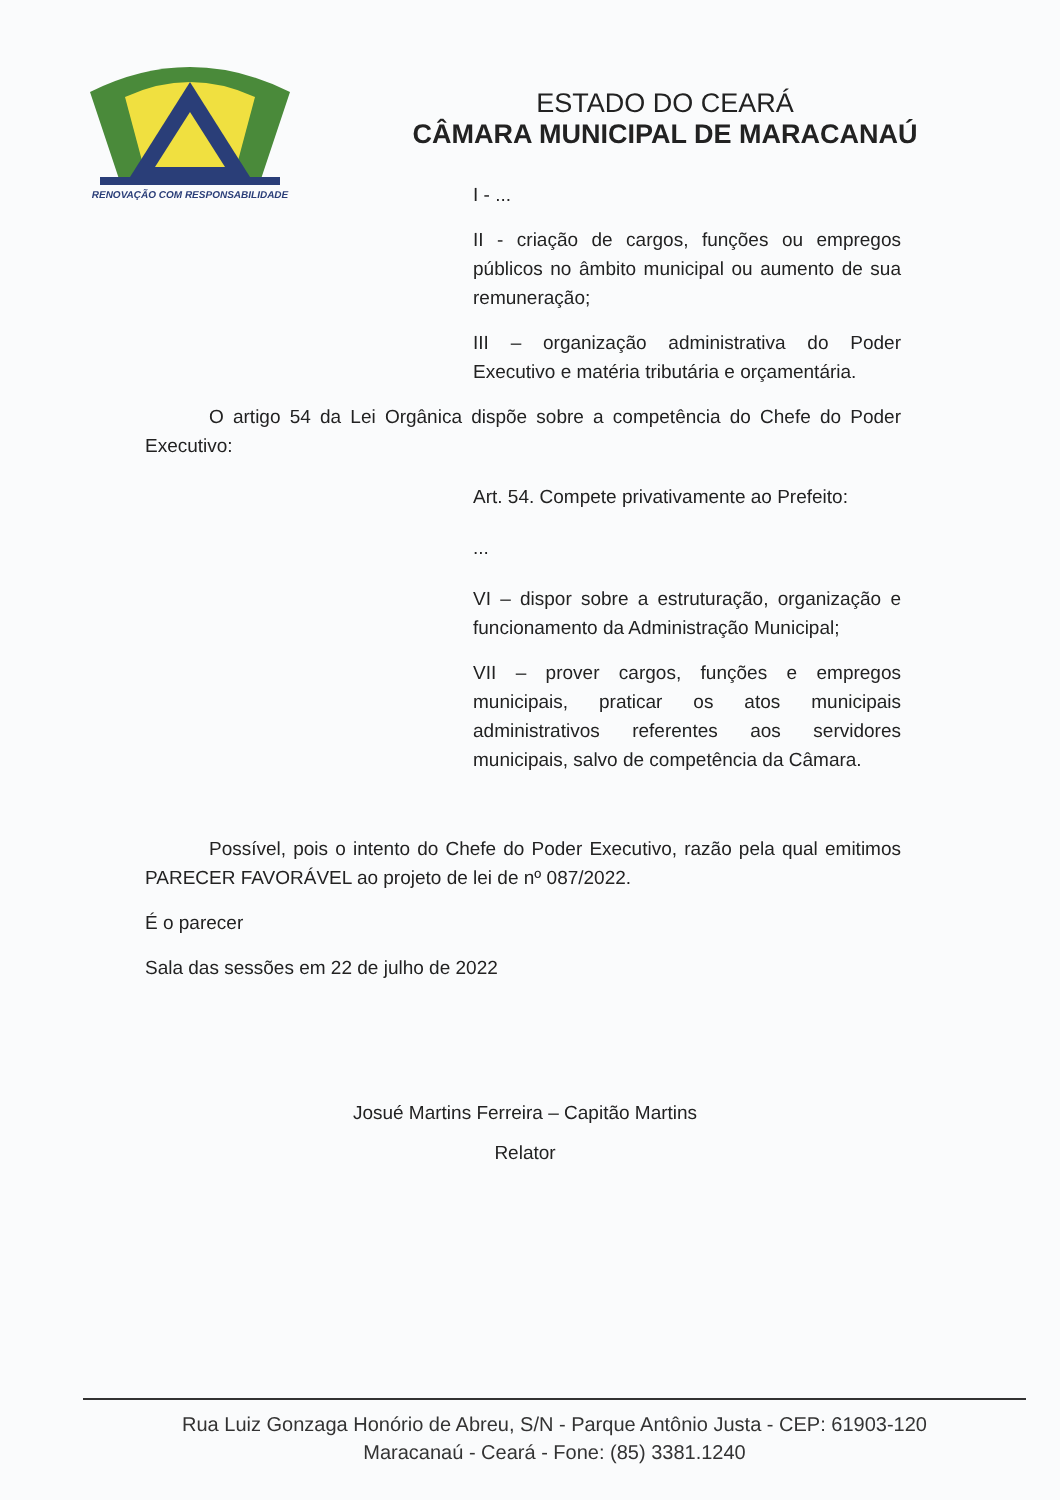RENOVAÇÃO COM RESPONSABILIDADE
ESTADO DO CEARÁ
CÂMARA MUNICIPAL DE MARACANAÚ
I - ...
II - criação de cargos, funções ou empregos públicos no âmbito municipal ou aumento de sua remuneração;
III – organização administrativa do Poder Executivo e matéria tributária e orçamentária.
O artigo 54 da Lei Orgânica dispõe sobre a competência do Chefe do Poder Executivo:
Art. 54. Compete privativamente ao Prefeito:
...
VI – dispor sobre a estruturação, organização e funcionamento da Administração Municipal;
VII – prover cargos, funções e empregos municipais, praticar os atos municipais administrativos referentes aos servidores municipais, salvo de competência da Câmara.
Possível, pois o intento do Chefe do Poder Executivo, razão pela qual emitimos PARECER FAVORÁVEL ao projeto de lei de nº 087/2022.
É o parecer
Sala das sessões em 22 de julho de 2022
Josué Martins Ferreira – Capitão Martins
Relator
Rua Luiz Gonzaga Honório de Abreu, S/N - Parque Antônio Justa - CEP: 61903-120
Maracanaú - Ceará - Fone: (85) 3381.1240